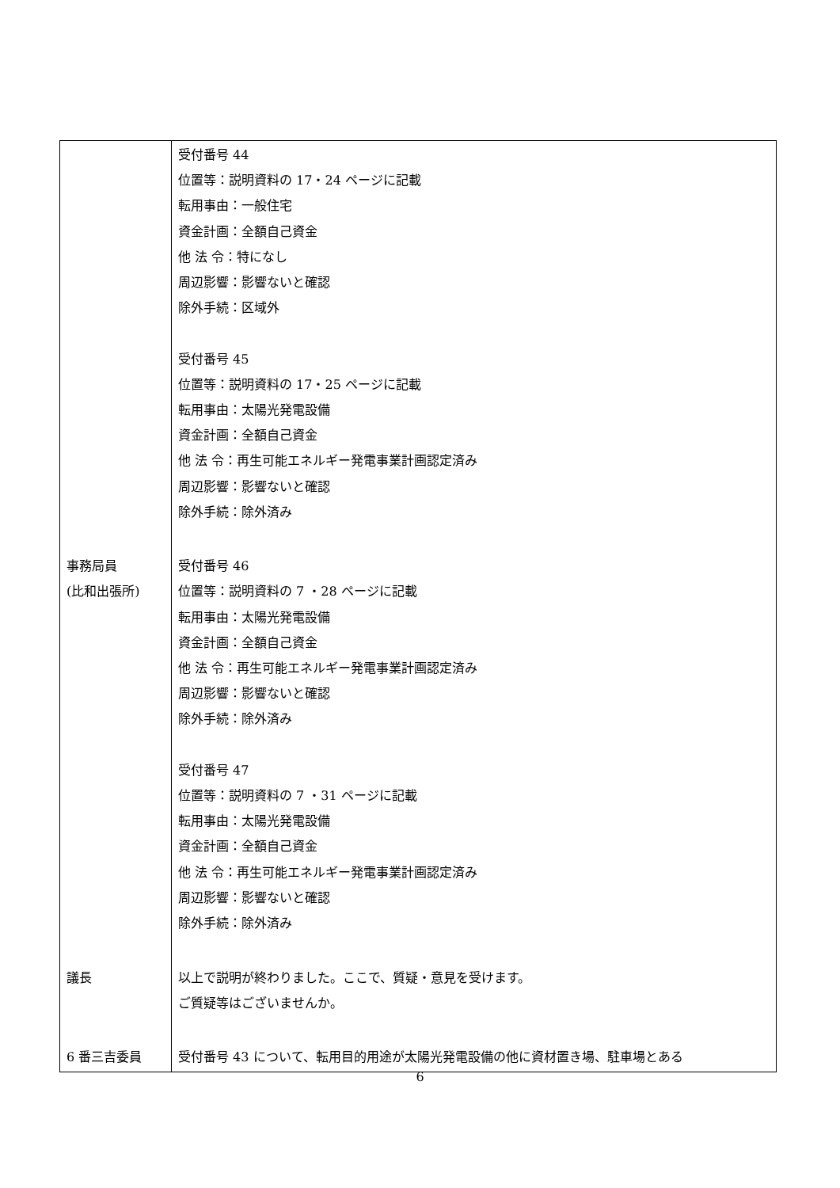| | 受付番号 44 位置等：説明資料の 17・24 ページに記載 転用事由：一般住宅 資金計画：全額自己資金 他 法 令：特になし 周辺影響：影響ないと確認 除外手続：区域外 受付番号 45 位置等：説明資料の 17・25 ページに記載 転用事由：太陽光発電設備 資金計画：全額自己資金 他 法 令：再生可能エネルギー発電事業計画認定済み 周辺影響：影響ないと確認 除外手続：除外済み |
| 事務局員 (比和出張所) | 受付番号 46 位置等：説明資料の 7 ・28 ページに記載 転用事由：太陽光発電設備 資金計画：全額自己資金 他 法 令：再生可能エネルギー発電事業計画認定済み 周辺影響：影響ないと確認 除外手続：除外済み 受付番号 47 位置等：説明資料の 7 ・31 ページに記載 転用事由：太陽光発電設備 資金計画：全額自己資金 他 法 令：再生可能エネルギー発電事業計画認定済み 周辺影響：影響ないと確認 除外手続：除外済み |
| 議長 | 以上で説明が終わりました。ここで、質疑・意見を受けます。 ご質疑等はございませんか。 |
| 6 番三吉委員 | 受付番号 43 について、転用目的用途が太陽光発電設備の他に資材置き場、駐車場とある |
6